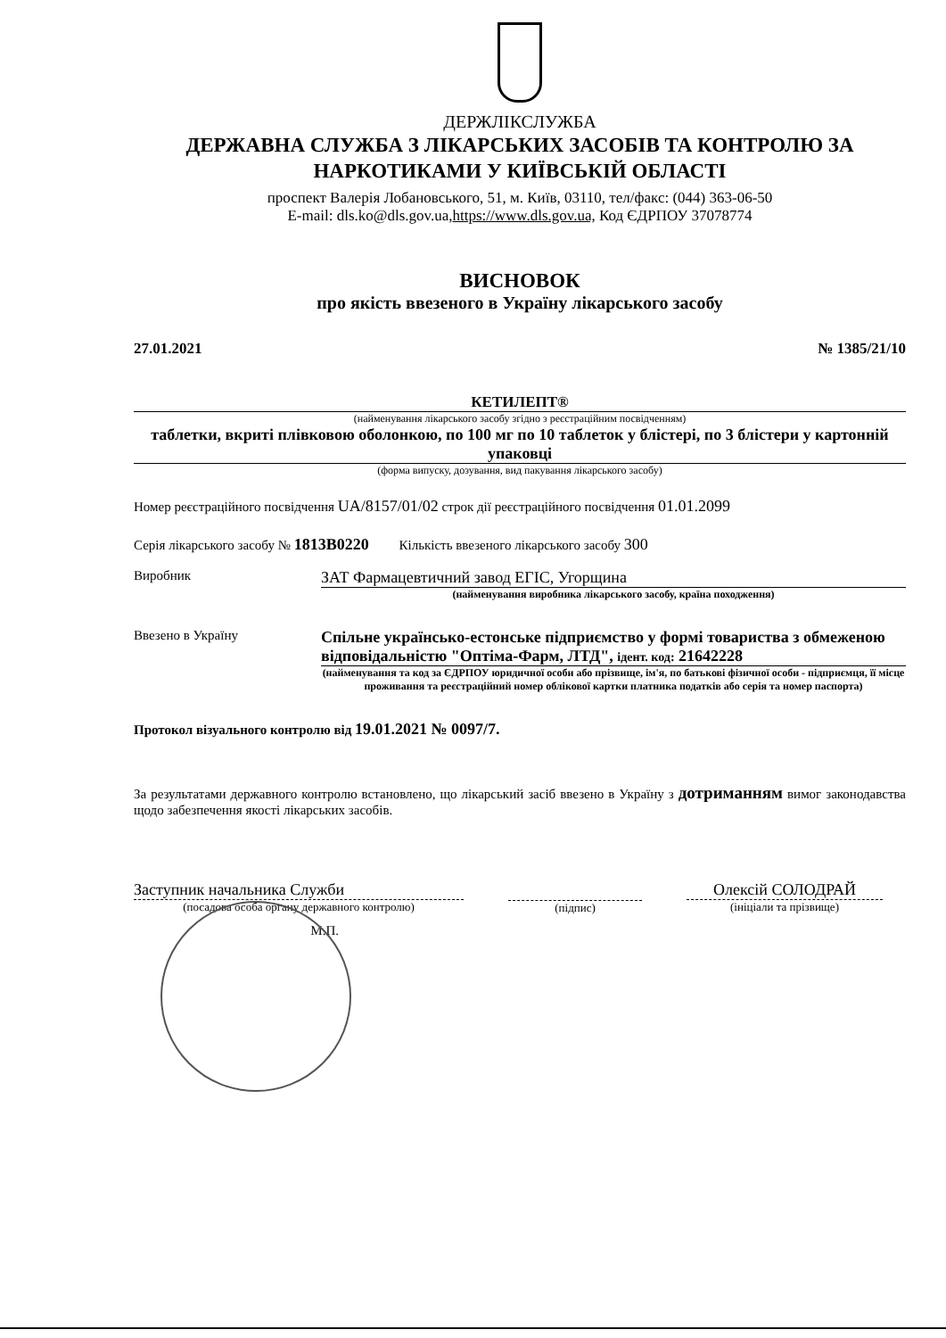ДЕРЖЛІКСЛУЖБА
ДЕРЖАВНА СЛУЖБА З ЛІКАРСЬКИХ ЗАСОБІВ ТА КОНТРОЛЮ ЗА НАРКОТИКАМИ У КИЇВСЬКІЙ ОБЛАСТІ
проспект Валерія Лобановського, 51, м. Київ, 03110, тел/факс: (044) 363-06-50
E-mail: dls.ko@dls.gov.ua,https://www.dls.gov.ua, Код ЄДРПОУ 37078774
ВИСНОВОК
про якість ввезеного в Україну лікарського засобу
27.01.2021 № 1385/21/10
КЕТИЛЕПТ®
(найменування лікарського засобу згідно з реєстраційним посвідченням)
таблетки, вкриті плівковою оболонкою, по 100 мг по 10 таблеток у блістері, по 3 блістери у картонній упаковці
(форма випуску, дозування, вид пакування лікарського засобу)
Номер реєстраційного посвідчення UA/8157/01/02 строк дії реєстраційного посвідчення 01.01.2099
Серія лікарського засобу № 1813B0220 Кількість ввезеного лікарського засобу 300
Виробник
ЗАТ Фармацевтичний завод ЕГІС, Угорщина
(найменування виробника лікарського засобу, країна походження)
Ввезено в Україну
Спільне українсько-естонське підприємство у формі товариства з обмеженою відповідальністю "Оптіма-Фарм, ЛТД", ідент. код: 21642228
(найменування та код за ЄДРПОУ юридичної особи або прізвище, ім'я, по батькові фізичної особи - підприємця, її місце проживання та реєстраційний номер облікової картки платника податків або серія та номер паспорта)
Протокол візуального контролю від 19.01.2021 № 0097/7.
За результатами державного контролю встановлено, що лікарський засіб ввезено в Україну з дотриманням вимог законодавства щодо забезпечення якості лікарських засобів.
Заступник начальника Служби
(посадова особа органу державного контролю)
М.П.
(підпис)
Олексій СОЛОДРАЙ
(ініціали та прізвище)